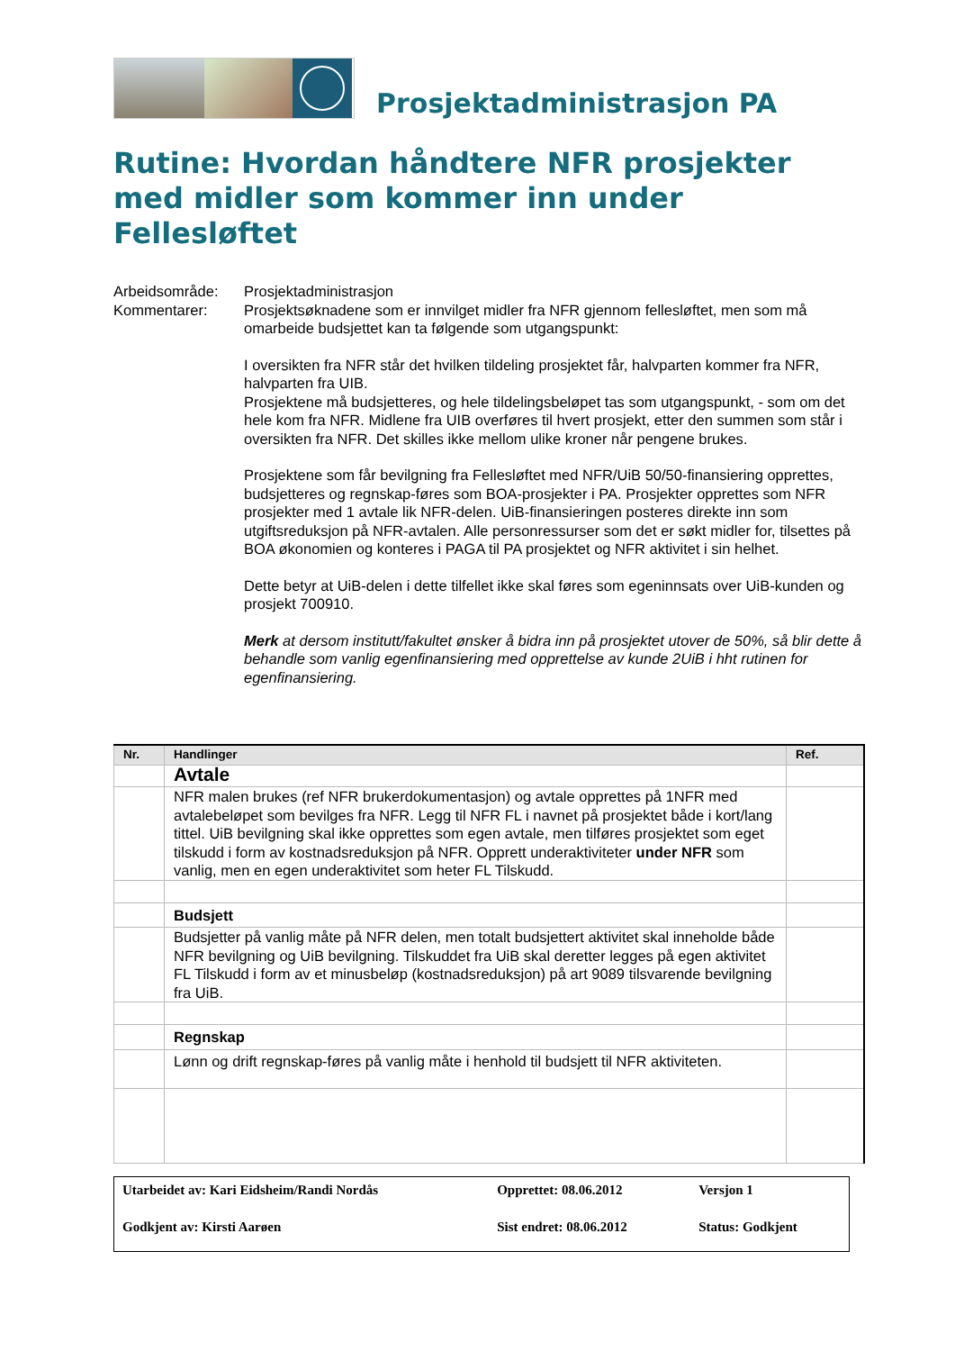Prosjektadministrasjon PA
Rutine: Hvordan håndtere NFR prosjekter med midler som kommer inn under Fellesløftet
Arbeidsområde:
Prosjektadministrasjon
Kommentarer:
Prosjektsøknadene som er innvilget midler fra NFR gjennom fellesløftet, men som må omarbeide budsjettet kan ta følgende som utgangspunkt:
I oversikten fra NFR står det hvilken tildeling prosjektet får, halvparten kommer fra NFR, halvparten fra UIB.
Prosjektene må budsjetteres, og hele tildelingsbeløpet tas som utgangspunkt, - som om det hele kom fra NFR. Midlene fra UIB overføres til hvert prosjekt, etter den summen som står i oversikten fra NFR. Det skilles ikke mellom ulike kroner når pengene brukes.
Prosjektene som får bevilgning fra Fellesløftet med NFR/UiB 50/50-finansiering opprettes, budsjetteres og regnskap-føres som BOA-prosjekter i PA. Prosjekter opprettes som NFR prosjekter med 1 avtale lik NFR-delen. UiB-finansieringen posteres direkte inn som utgiftsreduksjon på NFR-avtalen. Alle personressurser som det er søkt midler for, tilsettes på BOA økonomien og konteres i PAGA til PA prosjektet og NFR aktivitet i sin helhet.
Dette betyr at UiB-delen i dette tilfellet ikke skal føres som egeninnsats over UiB-kunden og prosjekt 700910.
Merk at dersom institutt/fakultet ønsker å bidra inn på prosjektet utover de 50%, så blir dette å behandle som vanlig egenfinansiering med opprettelse av kunde 2UiB i hht rutinen for egenfinansiering.
| Nr. | Handlinger | Ref. |
| --- | --- | --- |
| | Avtale | |
| | NFR malen brukes (ref NFR brukerdokumentasjon) og avtale opprettes på 1NFR med avtalebeløpet som bevilges fra NFR. Legg til NFR FL i navnet på prosjektet både i kort/lang tittel. UiB bevilgning skal ikke opprettes som egen avtale, men tilføres prosjektet som eget tilskudd i form av kostnadsreduksjon på NFR. Opprett underaktiviteter under NFR som vanlig, men en egen underaktivitet som heter FL Tilskudd. | |
| | Budsjett | |
| | Budsjetter på vanlig måte på NFR delen, men totalt budsjettert aktivitet skal inneholde både NFR bevilgning og UiB bevilgning. Tilskuddet fra UiB skal deretter legges på egen aktivitet FL Tilskudd i form av et minusbeløp (kostnadsreduksjon) på art 9089 tilsvarende bevilgning fra UiB. | |
| | Regnskap | |
| | Lønn og drift regnskap-føres på vanlig måte i henhold til budsjett til NFR aktiviteten. | |
| Utarbeidet av: Kari Eidsheim/Randi Nordås | Opprettet: 08.06.2012 | Versjon 1 |
| Godkjent av: Kirsti Aarøen | Sist endret: 08.06.2012 | Status: Godkjent |